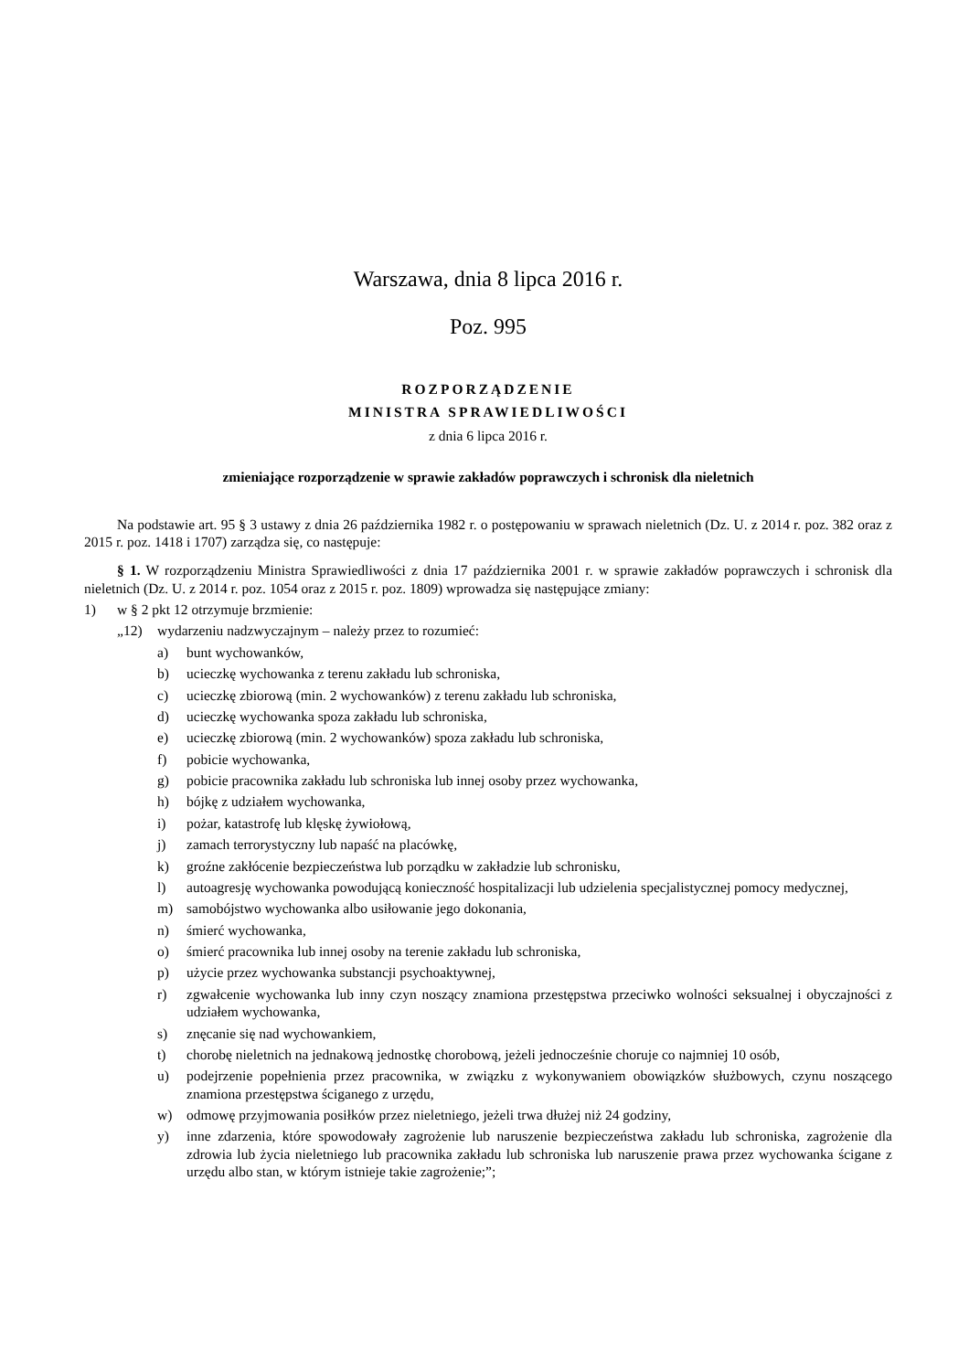Warszawa, dnia 8 lipca 2016 r.
Poz. 995
ROZPORZĄDZENIE
MINISTRA SPRAWIEDLIWOŚCI
z dnia 6 lipca 2016 r.
zmieniające rozporządzenie w sprawie zakładów poprawczych i schronisk dla nieletnich
Na podstawie art. 95 § 3 ustawy z dnia 26 października 1982 r. o postępowaniu w sprawach nieletnich (Dz. U. z 2014 r. poz. 382 oraz z 2015 r. poz. 1418 i 1707) zarządza się, co następuje:
§ 1. W rozporządzeniu Ministra Sprawiedliwości z dnia 17 października 2001 r. w sprawie zakładów poprawczych i schronisk dla nieletnich (Dz. U. z 2014 r. poz. 1054 oraz z 2015 r. poz. 1809) wprowadza się następujące zmiany:
1) w § 2 pkt 12 otrzymuje brzmienie:
„12) wydarzeniu nadzwyczajnym – należy przez to rozumieć:
a) bunt wychowanków,
b) ucieczkę wychowanka z terenu zakładu lub schroniska,
c) ucieczkę zbiorową (min. 2 wychowanków) z terenu zakładu lub schroniska,
d) ucieczkę wychowanka spoza zakładu lub schroniska,
e) ucieczkę zbiorową (min. 2 wychowanków) spoza zakładu lub schroniska,
f) pobicie wychowanka,
g) pobicie pracownika zakładu lub schroniska lub innej osoby przez wychowanka,
h) bójkę z udziałem wychowanka,
i) pożar, katastrofę lub klęskę żywiołową,
j) zamach terrorystyczny lub napaść na placówkę,
k) groźne zakłócenie bezpieczeństwa lub porządku w zakładzie lub schronisku,
l) autoagresję wychowanka powodującą konieczność hospitalizacji lub udzielenia specjalistycznej pomocy medycznej,
m) samobójstwo wychowanka albo usiłowanie jego dokonania,
n) śmierć wychowanka,
o) śmierć pracownika lub innej osoby na terenie zakładu lub schroniska,
p) użycie przez wychowanka substancji psychoaktywnej,
r) zgwałcenie wychowanka lub inny czyn noszący znamiona przestępstwa przeciwko wolności seksualnej i obyczajności z udziałem wychowanka,
s) znęcanie się nad wychowankiem,
t) chorobę nieletnich na jednakową jednostkę chorobową, jeżeli jednocześnie choruje co najmniej 10 osób,
u) podejrzenie popełnienia przez pracownika, w związku z wykonywaniem obowiązków służbowych, czynu noszącego znamiona przestępstwa ściganego z urzędu,
w) odmowę przyjmowania posiłków przez nieletniego, jeżeli trwa dłużej niż 24 godziny,
y) inne zdarzenia, które spowodowały zagrożenie lub naruszenie bezpieczeństwa zakładu lub schroniska, zagrożenie dla zdrowia lub życia nieletniego lub pracownika zakładu lub schroniska lub naruszenie prawa przez wychowanka ścigane z urzędu albo stan, w którym istnieje takie zagrożenie;”;